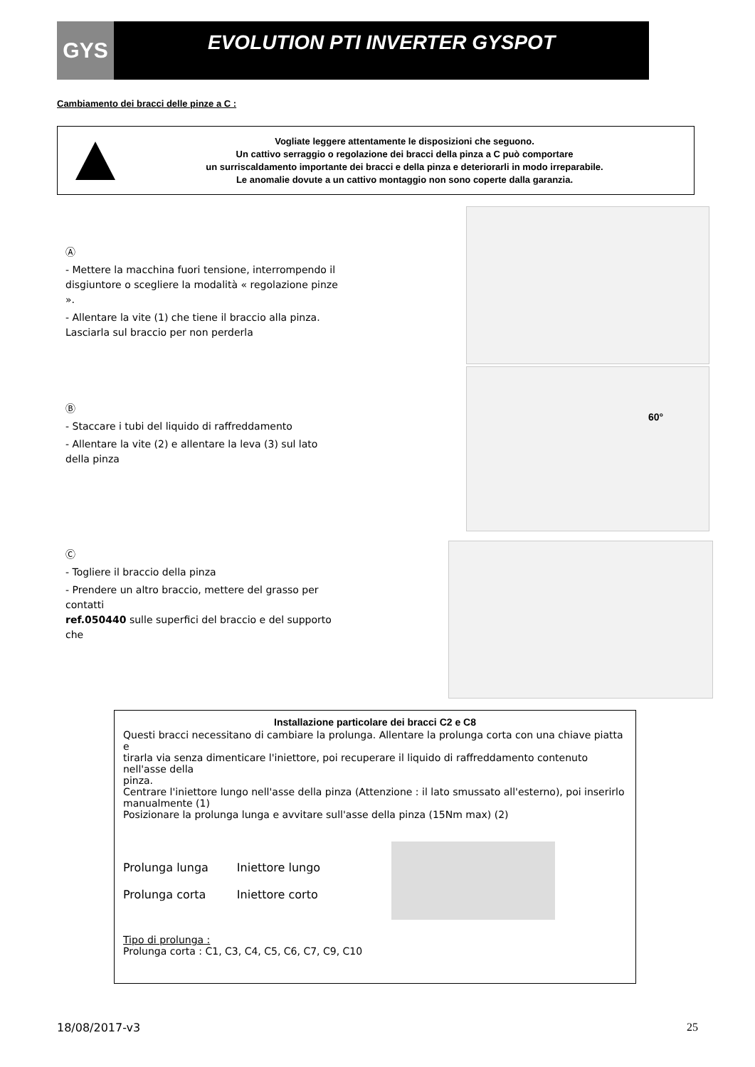GYS
EVOLUTION PTI INVERTER GYSPOT
Cambiamento dei bracci delle pinze a C :
Vogliate leggere attentamente le disposizioni che seguono.
Un cattivo serraggio o regolazione dei bracci della pinza a C può comportare
un surriscaldamento importante dei bracci e della pinza e deteriorarli in modo irreparabile.
Le anomalie dovute a un cattivo montaggio non sono coperte dalla garanzia.
Ⓐ
- Mettere la macchina fuori tensione, interrompendo il disgiuntore o scegliere la modalità « regolazione pinze ».
- Allentare la vite (1) che tiene il braccio alla pinza. Lasciarla sul braccio per non perderla
Ⓑ
- Staccare i tubi del liquido di raffreddamento
- Allentare la vite (2) e allentare la leva (3) sul lato della pinza
Ⓒ
- Togliere il braccio della pinza
- Prendere un altro braccio, mettere del grasso per contatti
ref.050440 sulle superfici del braccio e del supporto che
60°
Installazione particolare dei bracci C2 e C8
Questi bracci necessitano di cambiare la prolunga. Allentare la prolunga corta con una chiave piatta e
tirarla via senza dimenticare l'iniettore, poi recuperare il liquido di raffreddamento contenuto nell'asse della
pinza.
Centrare l'iniettore lungo nell'asse della pinza (Attenzione : il lato smussato all'esterno), poi inserirlo manualmente (1)
Posizionare la prolunga lunga e avvitare sull'asse della pinza (15Nm max) (2)
Prolunga lunga
Prolunga corta
Iniettore lungo
Iniettore corto
Tipo di prolunga :
Prolunga corta : C1, C3, C4, C5, C6, C7, C9, C10
18/08/2017-v3 25